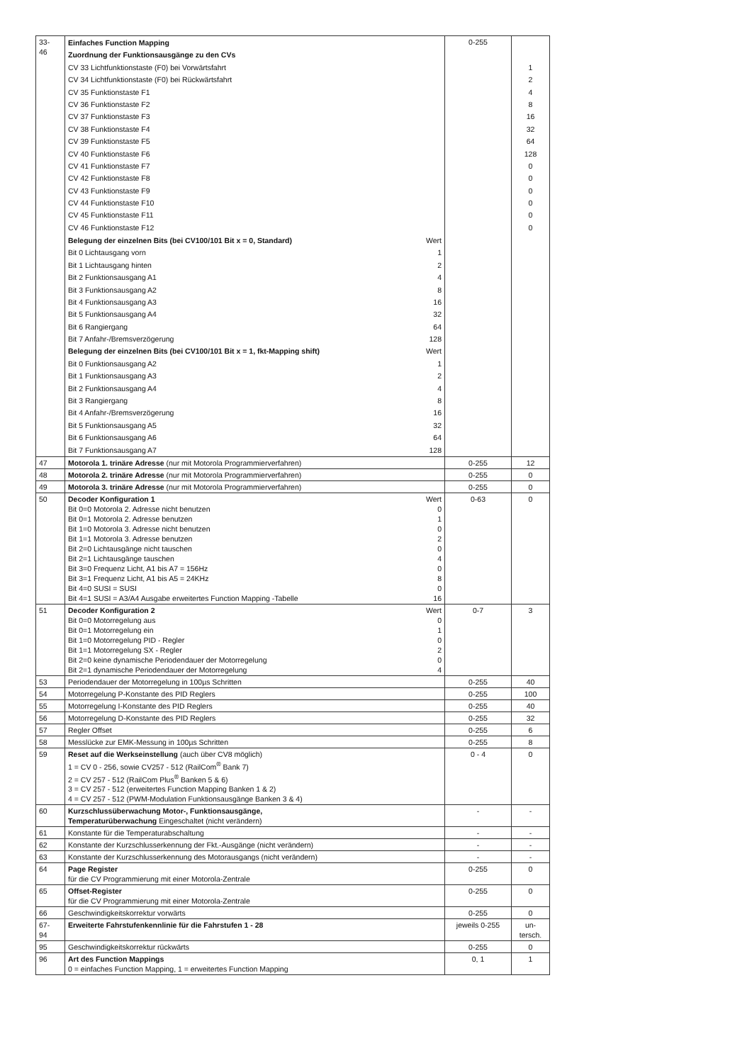| 33- 46 | Einfaches Function Mapping Zuordnung der Funktionsausgänge zu den CVs CV 33 Lichtfunktionstaste (F0) bei Vorwärtsfahrt CV 34 Lichtfunktionstaste (F0) bei Rückwärtsfahrt CV 35 Funktionstaste F1 CV 36 Funktionstaste F2 CV 37 Funktionstaste F3 CV 38 Funktionstaste F4 CV 39 Funktionstaste F5 CV 40 Funktionstaste F6 CV 41 Funktionstaste F7 CV 42 Funktionstaste F8 CV 43 Funktionstaste F9 CV 44 Funktionstaste F10 CV 45 Funktionstaste F11 CV 46 Funktionstaste F12 Belegung der einzelnen Bits (bei CV100/101 Bit x = 0, Standard) Wert Bit 0 Lichtausgang vorn 1 Bit 1 Lichtausgang hinten 2 Bit 2 Funktionsausgang A1 4 Bit 3 Funktionsausgang A2 8 Bit 4 Funktionsausgang A3 16 Bit 5 Funktionsausgang A4 32 Bit 6 Rangiergang 64 Bit 7 Anfahr-/Bremsverzögerung 128 Belegung der einzelnen Bits (bei CV100/101 Bit x = 1, fkt-Mapping shift) Wert Bit 0 Funktionsausgang A2 1 Bit 1 Funktionsausgang A3 2 Bit 2 Funktionsausgang A4 4 Bit 3 Rangiergang 8 Bit 4 Anfahr-/Bremsverzögerung 16 Bit 5 Funktionsausgang A5 32 Bit 6 Funktionsausgang A6 64 Bit 7 Funktionsausgang A7 128 | 0-255 | 1 2 4 8 16 32 64 128 0 0 0 0 0 0 |
| 47 | Motorola 1. trinäre Adresse (nur mit Motorola Programmierverfahren) | 0-255 | 12 |
| 48 | Motorola 2. trinäre Adresse (nur mit Motorola Programmierverfahren) | 0-255 | 0 |
| 49 | Motorola 3. trinäre Adresse (nur mit Motorola Programmierverfahren) | 0-255 | 0 |
| 50 | Decoder Konfiguration 1 Wert Bit 0=0 Motorola 2. Adresse nicht benutzen 0 Bit 0=1 Motorola 2. Adresse benutzen 1 Bit 1=0 Motorola 3. Adresse nicht benutzen 0 Bit 1=1 Motorola 3. Adresse benutzen 2 Bit 2=0 Lichtausgänge nicht tauschen 0 Bit 2=1 Lichtausgänge tauschen 4 Bit 3=0 Frequenz Licht, A1 bis A7 = 156Hz 0 Bit 3=1 Frequenz Licht, A1 bis A5 = 24KHz 8 Bit 4=0 SUSI = SUSI 0 Bit 4=1 SUSI = A3/A4 Ausgabe erweitertes Function Mapping -Tabelle 16 | 0-63 | 0 |
| 51 | Decoder Konfiguration 2 Wert Bit 0=0 Motorregelung aus 0 Bit 0=1 Motorregelung ein 1 Bit 1=0 Motorregelung PID - Regler 0 Bit 1=1 Motorregelung SX - Regler 2 Bit 2=0 keine dynamische Periodendauer der Motorregelung 0 Bit 2=1 dynamische Periodendauer der Motorregelung 4 | 0-7 | 3 |
| 53 | Periodendauer der Motorregelung in 100µs Schritten | 0-255 | 40 |
| 54 | Motorregelung P-Konstante des PID Reglers | 0-255 | 100 |
| 55 | Motorregelung I-Konstante des PID Reglers | 0-255 | 40 |
| 56 | Motorregelung D-Konstante des PID Reglers | 0-255 | 32 |
| 57 | Regler Offset | 0-255 | 6 |
| 58 | Messlücke zur EMK-Messung in 100µs Schritten | 0-255 | 8 |
| 59 | Reset auf die Werkseinstellung (auch über CV8 möglich) 1 = CV 0 - 256, sowie CV257 - 512 (RailCom<sup>®</sup> Bank 7) 2 = CV 257 - 512 (RailCom Plus<sup>®</sup> Banken 5 & 6) 3 = CV 257 - 512 (erweitertes Function Mapping Banken 1 & 2) 4 = CV 257 - 512 (PWM-Modulation Funktionsausgänge Banken 3 & 4) | 0 - 4 | 0 |
| 60 | Kurzschlussüberwachung Motor-, Funktionsausgänge, Temperaturüberwachung Eingeschaltet (nicht verändern) | - | - |
| 61 | Konstante für die Temperaturabschaltung | - | - |
| 62 | Konstante der Kurzschlusserkennung der Fkt.-Ausgänge (nicht verändern) | - | - |
| 63 | Konstante der Kurzschlusserkennung des Motorausgangs (nicht verändern) | - | - |
| 64 | Page Register für die CV Programmierung mit einer Motorola-Zentrale | 0-255 | 0 |
| 65 | Offset-Register für die CV Programmierung mit einer Motorola-Zentrale | 0-255 | 0 |
| 66 | Geschwindigkeitskorrektur vorwärts | 0-255 | 0 |
| 67- 94 | Erweiterte Fahrstufenkennlinie für die Fahrstufen 1 - 28 | jeweils 0-255 | un- tersch. |
| 95 | Geschwindigkeitskorrektur rückwärts | 0-255 | 0 |
| 96 | Art des Function Mappings 0 = einfaches Function Mapping, 1 = erweitertes Function Mapping | 0, 1 | 1 |